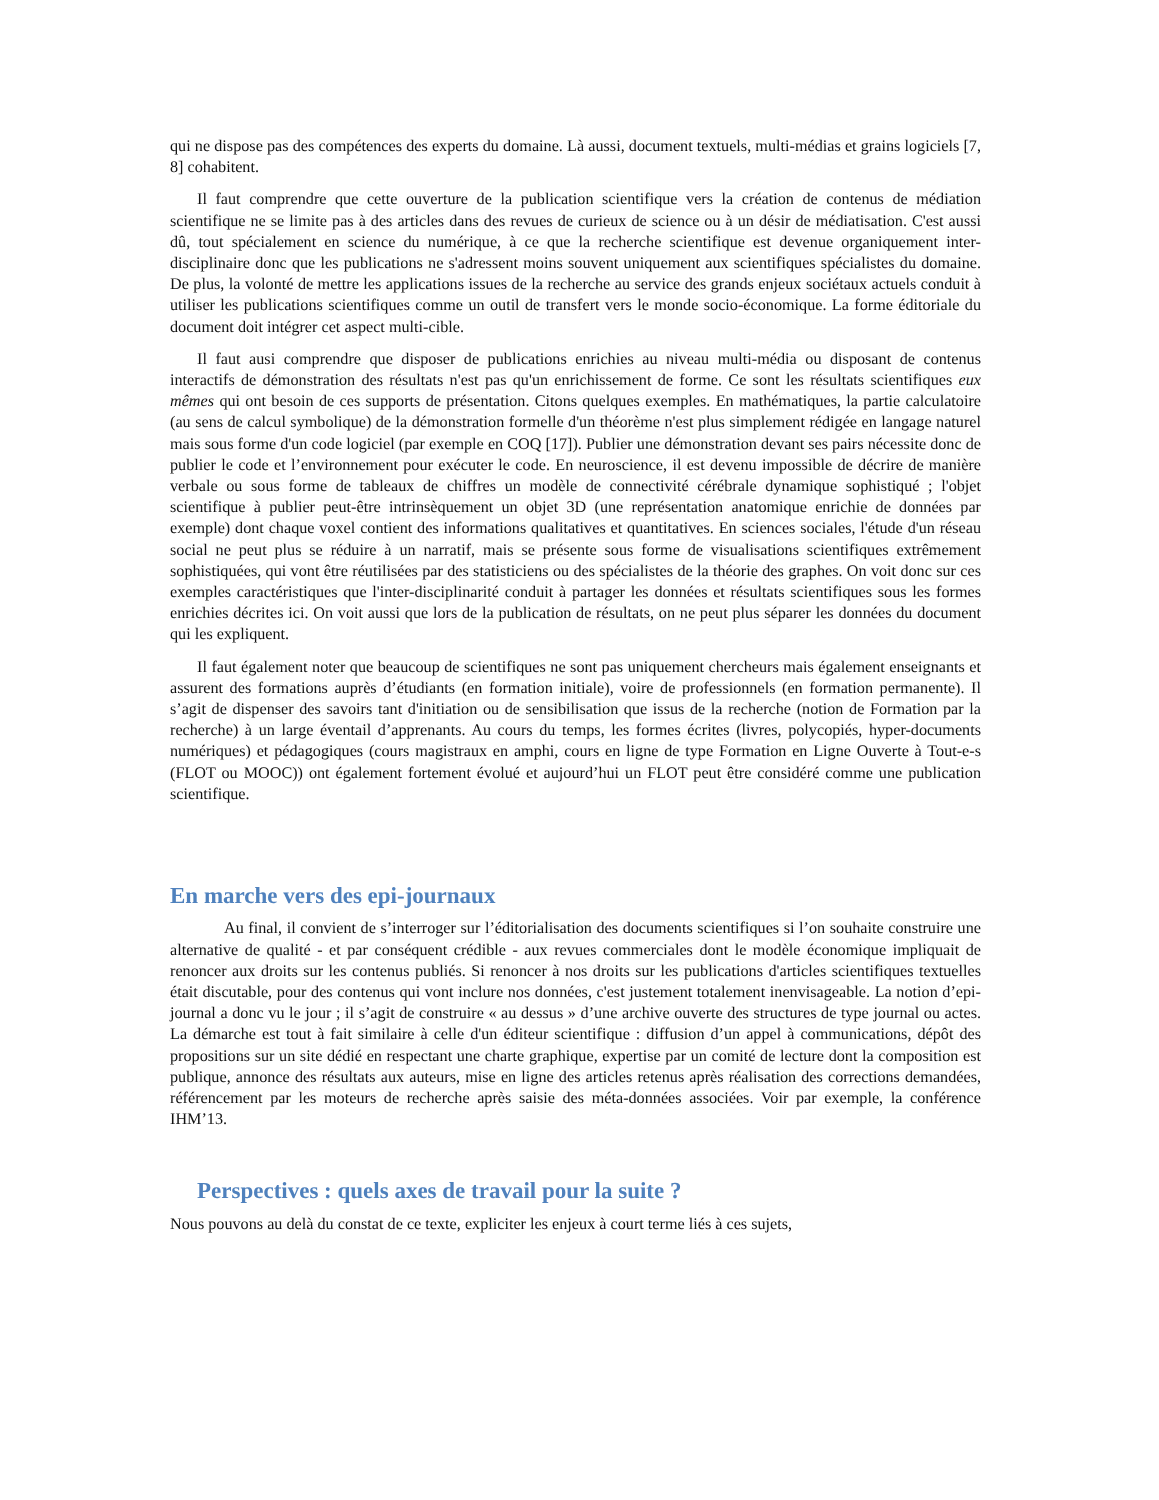qui ne dispose pas des compétences des experts du domaine. Là aussi, document textuels, multi-médias et grains logiciels [7, 8] cohabitent.
Il faut comprendre que cette ouverture de la publication scientifique vers la création de contenus de médiation scientifique ne se limite pas à des articles dans des revues de curieux de science ou à un désir de médiatisation. C'est aussi dû, tout spécialement en science du numérique, à ce que la recherche scientifique est devenue organiquement inter-disciplinaire donc que les publications ne s'adressent moins souvent uniquement aux scientifiques spécialistes du domaine. De plus, la volonté de mettre les applications issues de la recherche au service des grands enjeux sociétaux actuels conduit à utiliser les publications scientifiques comme un outil de transfert vers le monde socio-économique. La forme éditoriale du document doit intégrer cet aspect multi-cible.
Il faut ausi comprendre que disposer de publications enrichies au niveau multi-média ou disposant de contenus interactifs de démonstration des résultats n'est pas qu'un enrichissement de forme. Ce sont les résultats scientifiques eux mêmes qui ont besoin de ces supports de présentation. Citons quelques exemples. En mathématiques, la partie calculatoire (au sens de calcul symbolique) de la démonstration formelle d'un théorème n'est plus simplement rédigée en langage naturel mais sous forme d'un code logiciel (par exemple en COQ [17]). Publier une démonstration devant ses pairs nécessite donc de publier le code et l’environnement pour exécuter le code. En neuroscience, il est devenu impossible de décrire de manière verbale ou sous forme de tableaux de chiffres un modèle de connectivité cérébrale dynamique sophistiqué ; l'objet scientifique à publier peut-être intrinsèquement un objet 3D (une représentation anatomique enrichie de données par exemple) dont chaque voxel contient des informations qualitatives et quantitatives. En sciences sociales, l'étude d'un réseau social ne peut plus se réduire à un narratif, mais se présente sous forme de visualisations scientifiques extrêmement sophistiquées, qui vont être réutilisées par des statisticiens ou des spécialistes de la théorie des graphes. On voit donc sur ces exemples caractéristiques que l'inter-disciplinarité conduit à partager les données et résultats scientifiques sous les formes enrichies décrites ici. On voit aussi que lors de la publication de résultats, on ne peut plus séparer les données du document qui les expliquent.
Il faut également noter que beaucoup de scientifiques ne sont pas uniquement chercheurs mais également enseignants et assurent des formations auprès d’étudiants (en formation initiale), voire de professionnels (en formation permanente). Il s’agit de dispenser des savoirs tant d'initiation ou de sensibilisation que issus de la recherche (notion de Formation par la recherche) à un large éventail d’apprenants. Au cours du temps, les formes écrites (livres, polycopiés, hyper-documents numériques) et pédagogiques (cours magistraux en amphi, cours en ligne de type Formation en Ligne Ouverte à Tout-e-s (FLOT ou MOOC)) ont également fortement évolué et aujourd’hui un FLOT peut être considéré comme une publication scientifique.
En marche vers des epi-journaux
Au final, il convient de s’interroger sur l’éditorialisation des documents scientifiques si l’on souhaite construire une alternative de qualité - et par conséquent crédible - aux revues commerciales dont le modèle économique impliquait de renoncer aux droits sur les contenus publiés. Si renoncer à nos droits sur les publications d'articles scientifiques textuelles était discutable, pour des contenus qui vont inclure nos données, c'est justement totalement inenvisageable. La notion d’epi-journal a donc vu le jour ; il s’agit de construire « au dessus » d’une archive ouverte des structures de type journal ou actes. La démarche est tout à fait similaire à celle d'un éditeur scientifique : diffusion d’un appel à communications, dépôt des propositions sur un site dédié en respectant une charte graphique, expertise par un comité de lecture dont la composition est publique, annonce des résultats aux auteurs, mise en ligne des articles retenus après réalisation des corrections demandées, référencement par les moteurs de recherche après saisie des méta-données associées. Voir par exemple, la conférence IHM’13.
Perspectives : quels axes de travail pour la suite ?
Nous pouvons au delà du constat de ce texte, expliciter les enjeux à court terme liés à ces sujets,